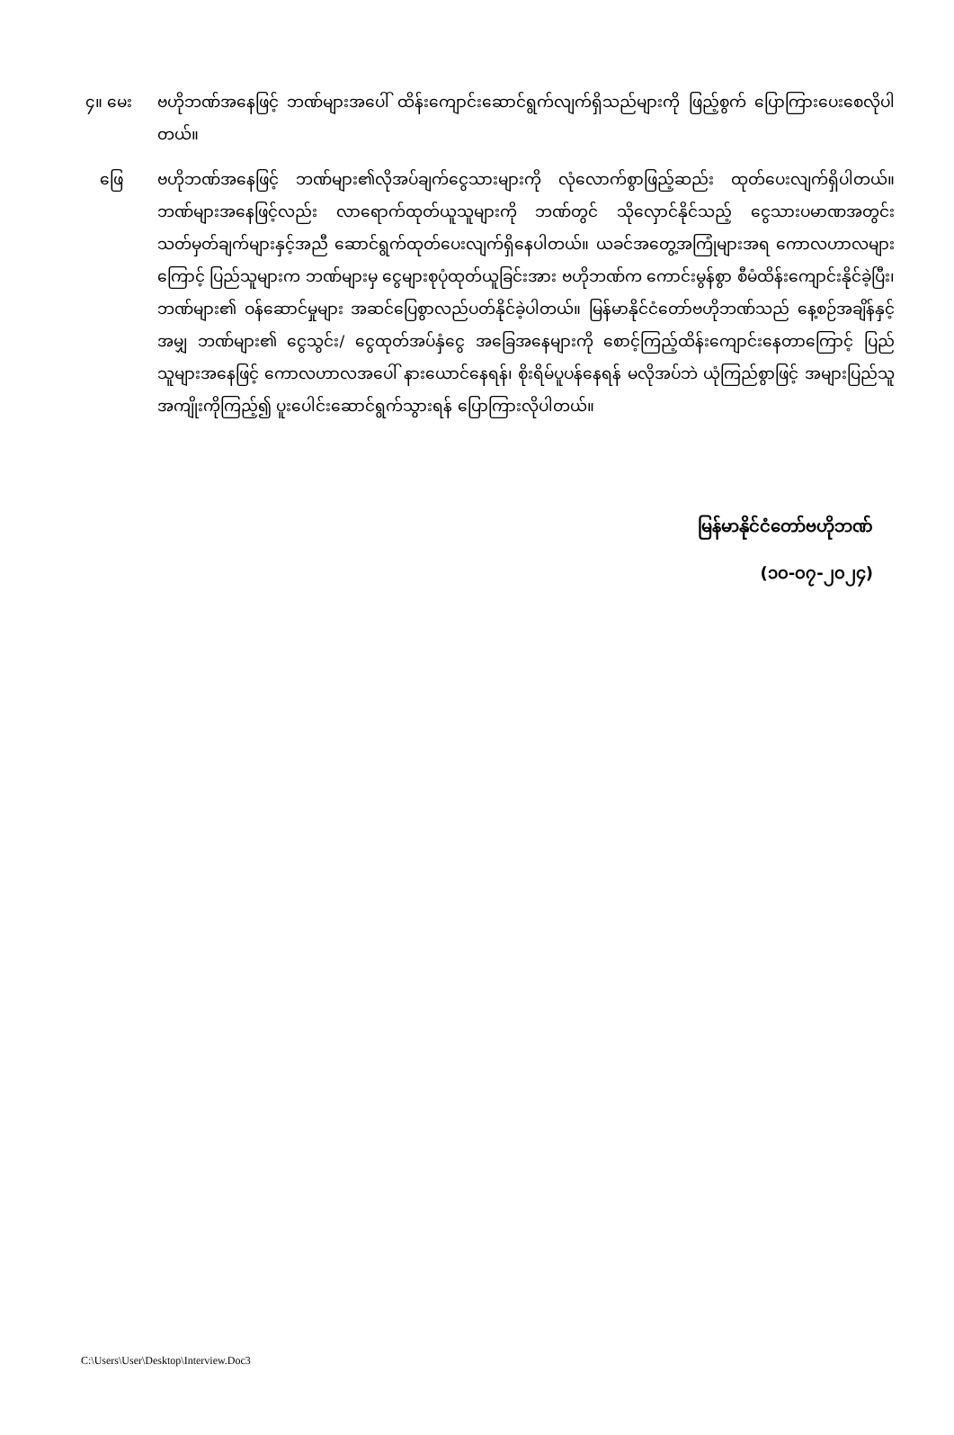၄။ မေး ဗဟိုဘဏ်အနေဖြင့် ဘဏ်များအပေါ် ထိန်းကျောင်းဆောင်ရွက်လျက်ရှိသည်များကို ဖြည့်စွက် ပြောကြားပေးစေလိုပါတယ်။
ဖြေ ဗဟိုဘဏ်အနေဖြင့် ဘဏ်များ၏လိုအပ်ချက်ငွေသားများကို လုံလောက်စွာဖြည့်ဆည်း ထုတ်ပေးလျက်ရှိပါတယ်။ ဘဏ်များအနေဖြင့်လည်း လာရောက်ထုတ်ယူသူများကို ဘဏ်တွင် သိုလှောင်နိုင်သည့် ငွေသားပမာဏအတွင်း သတ်မှတ်ချက်များနှင့်အညီ ဆောင်ရွက်ထုတ်ပေးလျက်ရှိနေပါတယ်။ ယခင်အတွေ့အကြုံများအရ ကောလဟာလများကြောင့် ပြည်သူများက ဘဏ်များမှ ငွေများစုပုံထုတ်ယူခြင်းအား ဗဟိုဘဏ်က ကောင်းမွန်စွာ စီမံထိန်းကျောင်းနိုင်ခဲ့ပြီး၊ ဘဏ်များ၏ ဝန်ဆောင်မှုများ အဆင်ပြေစွာလည်ပတ်နိုင်ခဲ့ပါတယ်။ မြန်မာနိုင်ငံတော်ဗဟိုဘဏ်သည် နေ့စဉ်အချိန်နှင့်အမျှ ဘဏ်များ၏ ငွေသွင်း/ ငွေထုတ်အပ်နှံငွေ အခြေအနေများကို စောင့်ကြည့်ထိန်းကျောင်းနေတာကြောင့် ပြည်သူများအနေဖြင့် ကောလဟာလအပေါ် နားယောင်နေရန်၊ စိုးရိမ်ပူပန်နေရန် မလိုအပ်ဘဲ ယုံကြည်စွာဖြင့် အများပြည်သူအကျိုးကိုကြည့်၍ ပူးပေါင်းဆောင်ရွက်သွားရန် ပြောကြားလိုပါတယ်။
မြန်မာနိုင်ငံတော်ဗဟိုဘဏ်
(၁၀-၀၇-၂၀၂၄)
C:\Users\User\Desktop\Interview.Doc3